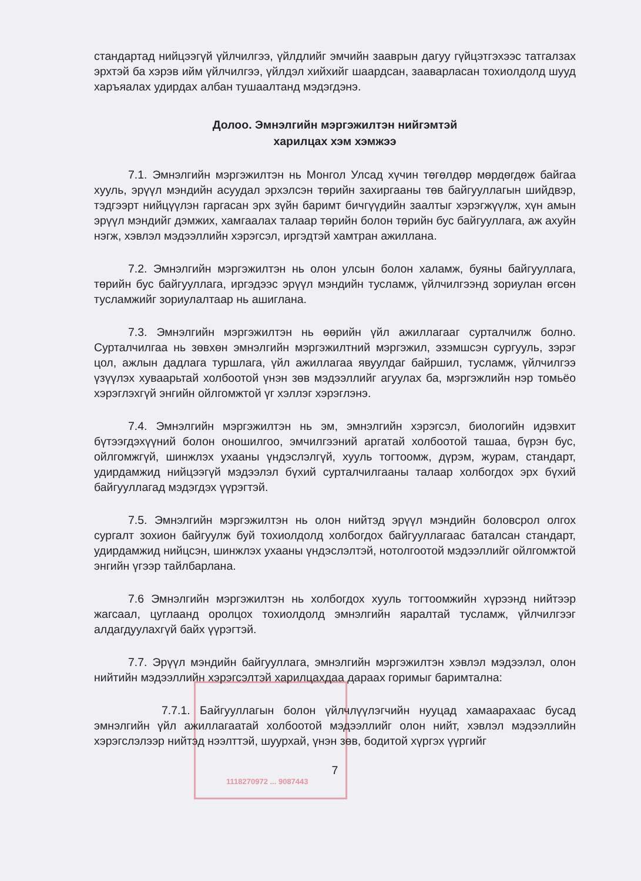стандартад нийцээгүй үйлчилгээ, үйлдлийг эмчийн зааврын дагуу гүйцэтгэхээс татгалзах эрхтэй ба хэрэв ийм үйлчилгээ, үйлдэл хийхийг шаардсан, зааварласан тохиолдолд шууд харъяалах удирдах албан тушаалтанд мэдэгдэнэ.
Долоо. Эмнэлгийн мэргэжилтэн нийгэмтэй
харилцах хэм хэмжээ
7.1. Эмнэлгийн мэргэжилтэн нь Монгол Улсад хүчин төгөлдөр мөрдөгдөж байгаа хууль, эрүүл мэндийн асуудал эрхэлсэн төрийн захиргааны төв байгууллагын шийдвэр, тэдгээрт нийцүүлэн гаргасан эрх зүйн баримт бичгүүдийн заалтыг хэрэгжүүлж, хүн амын эрүүл мэндийг дэмжих, хамгаалах талаар төрийн болон төрийн бус байгууллага, аж ахуйн нэгж, хэвлэл мэдээллийн хэрэгсэл, иргэдтэй хамтран ажиллана.
7.2. Эмнэлгийн мэргэжилтэн нь олон улсын болон халамж, буяны байгууллага, төрийн бус байгууллага, иргэдээс эрүүл мэндийн тусламж, үйлчилгээнд зориулан өгсөн тусламжийг зориулалтаар нь ашиглана.
7.3. Эмнэлгийн мэргэжилтэн нь өөрийн үйл ажиллагааг сурталчилж болно. Сурталчилгаа нь зөвхөн эмнэлгийн мэргэжилтний мэргэжил, эзэмшсэн сургууль, зэрэг цол, ажлын дадлага туршлага, үйл ажиллагаа явуулдаг байршил, тусламж, үйлчилгээ үзүүлэх хуваарьтай холбоотой үнэн зөв мэдээллийг агуулах ба, мэргэжлийн нэр томьёо хэрэглэхгүй энгийн ойлгомжтой үг хэллэг хэрэглэнэ.
7.4. Эмнэлгийн мэргэжилтэн нь эм, эмнэлгийн хэрэгсэл, биологийн идэвхит бүтээгдэхүүний болон оношилгоо, эмчилгээний аргатай холбоотой ташаа, бүрэн бус, ойлгомжгүй, шинжлэх ухааны үндэслэлгүй, хууль тогтоомж, дүрэм, журам, стандарт, удирдамжид нийцээгүй мэдээлэл бүхий сурталчилгааны талаар холбогдох эрх бүхий байгууллагад мэдэгдэх үүрэгтэй.
7.5. Эмнэлгийн мэргэжилтэн нь олон нийтэд эрүүл мэндийн боловсрол олгох сургалт зохион байгуулж буй тохиолдолд холбогдох байгууллагаас баталсан стандарт, удирдамжид нийцсэн, шинжлэх ухааны үндэслэлтэй, нотолгоотой мэдээллийг ойлгомжтой энгийн үгээр тайлбарлана.
7.6 Эмнэлгийн мэргэжилтэн нь холбогдох хууль тогтоомжийн хүрээнд нийтээр жагсаал, цуглаанд оролцох тохиолдолд эмнэлгийн яаралтай тусламж, үйлчилгээг алдагдуулахгүй байх үүрэгтэй.
7.7. Эрүүл мэндийн байгууллага, эмнэлгийн мэргэжилтэн хэвлэл мэдээлэл, олон нийтийн мэдээллийн хэрэгсэлтэй харилцахдаа дараах горимыг баримтална:
7.7.1. Байгууллагын болон үйлчлүүлэгчийн нууцад хамаарахаас бусад эмнэлгийн үйл ажиллагаатай холбоотой мэдээллийг олон нийт, хэвлэл мэдээллийн хэрэгслэлээр нийтэд нээлттэй, шуурхай, үнэн зөв, бодитой хүргэх үүргийг
7
1118270972 ... 9087443